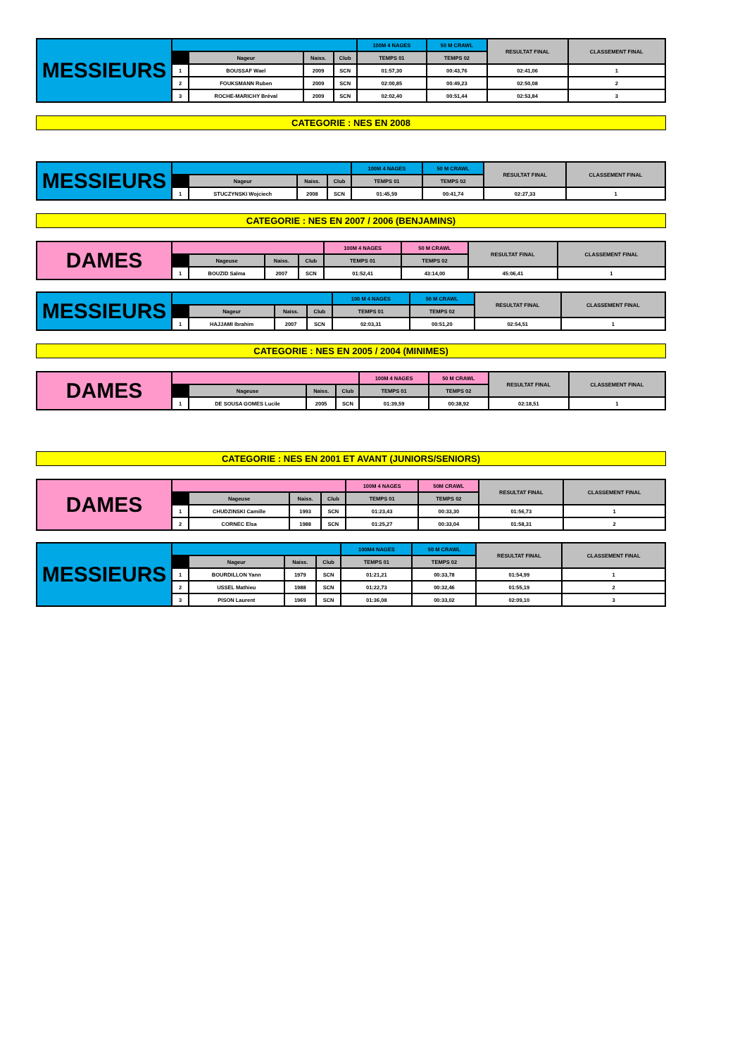| MESSIEURS | | | | | 100M 4 NAGES | 50 M CRAWL | RESULTAT FINAL | CLASSEMENT FINAL |
| --- | --- | --- | --- | --- | --- | --- | --- | --- |
| | | Nageur | Naiss. | Club | TEMPS 01 | TEMPS 02 | | |
| | 1 | BOUSSAF Wael | 2009 | SCN | 01:57,30 | 00:43,76 | 02:41,06 | 1 |
| | 2 | FOUKSMANN Ruben | 2009 | SCN | 02:00,85 | 00:49,23 | 02:50,08 | 2 |
| | 3 | ROCHE-MARICHY Bréval | 2009 | SCN | 02:02,40 | 00:51,44 | 02:53,84 | 3 |
CATEGORIE : NES EN 2008
| MESSIEURS | | | | | 100M 4 NAGES | 50 M CRAWL | RESULTAT FINAL | CLASSEMENT FINAL |
| --- | --- | --- | --- | --- | --- | --- | --- | --- |
| | | Nageur | Naiss. | Club | TEMPS 01 | TEMPS 02 | | |
| | 1 | STUCZYNSKI Wojciech | 2008 | SCN | 01:45,59 | 00:41,74 | 02:27,33 | 1 |
CATEGORIE : NES EN 2007 / 2006 (BENJAMINS)
| DAMES | | | | | 100M 4 NAGES | 50 M CRAWL | RESULTAT FINAL | CLASSEMENT FINAL |
| --- | --- | --- | --- | --- | --- | --- | --- | --- |
| | | Nageuse | Naiss. | Club | TEMPS 01 | TEMPS 02 | | |
| | 1 | BOUZID Salma | 2007 | SCN | 01:52,41 | 43:14,00 | 45:06,41 | 1 |
| MESSIEURS | | | | | 100 M 4 NAGES | 50 M CRAWL | RESULTAT FINAL | CLASSEMENT FINAL |
| --- | --- | --- | --- | --- | --- | --- | --- | --- |
| | | Nageur | Naiss. | Club | TEMPS 01 | TEMPS 02 | | |
| | 1 | HAJJAMI Ibrahim | 2007 | SCN | 02:03,31 | 00:51,20 | 02:54,51 | 1 |
CATEGORIE : NES EN 2005 / 2004 (MINIMES)
| DAMES | | | | | 100M 4 NAGES | 50 M CRAWL | RESULTAT FINAL | CLASSEMENT FINAL |
| --- | --- | --- | --- | --- | --- | --- | --- | --- |
| | | Nageuse | Naiss. | Club | TEMPS 01 | TEMPS 02 | | |
| | 1 | DE SOUSA GOMES Lucile | 2005 | SCN | 01:39,59 | 00:38,92 | 02:18,51 | 1 |
CATEGORIE : NES EN 2001 ET AVANT (JUNIORS/SENIORS)
| DAMES | | | | | 100M 4 NAGES | 50M CRAWL | RESULTAT FINAL | CLASSEMENT FINAL |
| --- | --- | --- | --- | --- | --- | --- | --- | --- |
| | | Nageuse | Naiss. | Club | TEMPS 01 | TEMPS 02 | | |
| | 1 | CHUDZINSKI Camille | 1993 | SCN | 01:23,43 | 00:33,30 | 01:56,73 | 1 |
| | 2 | CORNEC Elsa | 1988 | SCN | 01:25,27 | 00:33,04 | 01:58,31 | 2 |
| MESSIEURS | | | | | 100M4 NAGES | 50 M CRAWL | RESULTAT FINAL | CLASSEMENT FINAL |
| --- | --- | --- | --- | --- | --- | --- | --- | --- |
| | | Nageur | Naiss. | Club | TEMPS 01 | TEMPS 02 | | |
| | 1 | BOURDILLON Yann | 1979 | SCN | 01:21,21 | 00:33,78 | 01:54,99 | 1 |
| | 2 | USSEL Mathieu | 1988 | SCN | 01:22,73 | 00:32,46 | 01:55,19 | 2 |
| | 3 | PISON Laurent | 1969 | SCN | 01:36,08 | 00:33,02 | 02:09,10 | 3 |